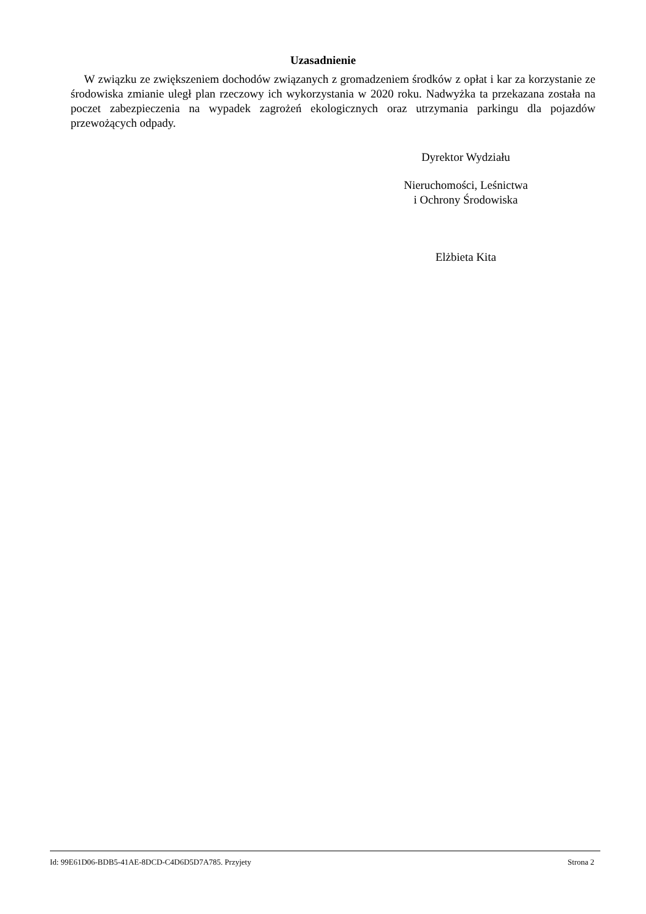Uzasadnienie
W związku ze zwiększeniem dochodów związanych z gromadzeniem środków z opłat i kar za korzystanie ze środowiska zmianie uległ plan rzeczowy ich wykorzystania w 2020 roku. Nadwyżka ta przekazana została na poczet zabezpieczenia na wypadek zagrożeń ekologicznych oraz utrzymania parkingu dla pojazdów przewożących odpady.
Dyrektor Wydziału
Nieruchomości, Leśnictwa
i Ochrony Środowiska
Elżbieta Kita
Id: 99E61D06-BDB5-41AE-8DCD-C4D6D5D7A785. Przyjety Strona 2